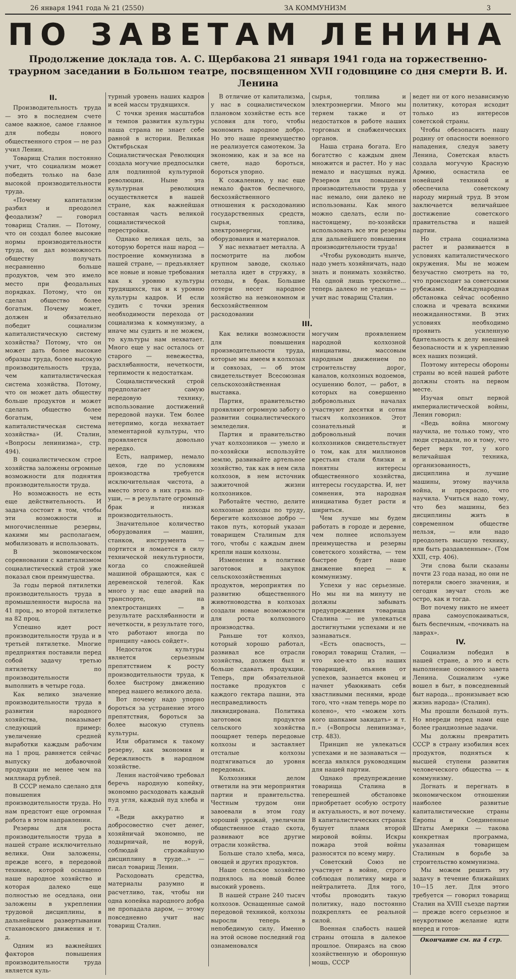26 января 1941 года № 21 (2550) ЗА КОММУНИЗМ 3
ПО ЗАВЕТАМ ЛЕНИНА
Продолжение доклада тов. А. С. Щербакова 21 января 1941 года на торжественно-траурном заседании в Большом театре, посвященном XVII годовщине со дня смерти В. И. Ленина
II.
Производительность труда — это в последнем счете самое важное, самое главное для победы нового общественного строя — не раз учил Ленин.
Товарищ Сталин постоянно учит, что социализм может победить только на базе высокой производительности труда.
«Почему капитализм разбил и преодолел феодализм? — говорил товарищ Сталин. — Потому, что он создал более высокие нормы производительности труда, он дал возможность обществу получать несравненно больше продуктов, чем это имело место при феодальных порядках. Потому, что он сделал общество более богатым. Почему может, должен и обязательно победит социализм капиталистическую систему хозяйства? Потому, что он может дать более высокие образцы труда, более высокую производительность труда, чем капиталистическая система хозяйства. Потому, что он может дать обществу больше продуктов и может сделать общество более богатым, чем капиталистическая система хозяйства» (И. Сталин, «Вопросы ленинизма», стр. 494).
В социалистическом строе хозяйства заложены огромные возможности для поднятия производительности труда.
Но возможность не есть еще действительность. И задача состоит в том, чтобы эти возможности и многочисленные резервы, какими мы располагаем, мобилизовать и использовать.
В экономическом соревновании с капитализмом социалистический строй уже показал свои преимущества.
За годы первой пятилетки производительность труда в промышленности выросла на 41 проц., во второй пятилетке на 82 проц.
Успешно идет рост производительности труда и в третьей пятилетке. Многие предприятия поставили перед собой задачу третью пятилетку по производительности выполнить в четыре года.
Как велико значение производительности труда в развитии народного хозяйства, показывает следующий пример: увеличение средней выработки каждым рабочим на 1 проц. равняется сейчас выпуску добавочной продукции не менее чем на миллиард рублей.
В СССР немало сделано для повышения производительности труда. Но нам предстоит еще огромная работа в этом направлении.
Резервы для роста производительности труда в нашей стране исключительно велики. Они заложены, прежде всего, в передовой технике, которой оснащено наше народное хозяйство и которая далеко еще полностью не оседлана, они заложены в укреплении трудовой дисциплины, в дальнейшем развертывании стахановского движения и т. д.
Одним из важнейших факторов повышения производительности труда является куль-
турный уровень наших кадров и всей массы трудящихся.
С точки зрения масштабов и темпов развития культуры наша страна не знает себе равной в истории. Великая Октябрьская Социалистическая Революция создала могучие предпосылки для подлинной культурной революции. Ныне эта культурная революция осуществляется в нашей стране, как важнейшая составная часть великой социалистической перестройки.
Однако великая цель, за которую борется наш народ — построение коммунизма в нашей стране, — предъявляет все новые и новые требования как к уровню культуры трудящихся, так и к уровню культуры кадров. И если судить с точки зрения необходимости перехода от социализма к коммунизму, а иначе мы судить и не можем, то культуры нам нехватает. Много еще у нас осталось от старого — невежества, расхлябанности, нечеткости, терпимости к недостаткам.
Социалистический строй предполагает самую передовую технику, использование достижений передовой науки. Тем более нетерпимо, когда нехватает элементарной культуры, что проявляется довольно нередко.
Есть, например, немало цехов, где по условиям производства требуется исключительная чистота, а вместо этого в них грязь по-уши, — в результате огромный брак и низкая производительность.
Значительное количество оборудования — машин, станков, инструмента — портится и ломается в силу технической некультурности, когда со сложнейшей машиной обращаются, как с деревенской телегой. Как много у нас еще аварий на транспорте, на электростанциях — в результате расхлябанности и нечеткости, в результате того, что работают иногда по принципу «авось сойдет».
Недостаток культуры является серьезным препятствием к росту производительности труда, к более быстрому движению вперед нашего великого дела.
Вот почему надо упорно бороться за устранение этого препятствия, бороться за более высокую ступень культуры.
Или обратимся к такому резерву, как экономия и бережливость в народном хозяйстве.
Ленин настойчиво требовал беречь народную копейку, экономно расходовать каждый пуд угля, каждый пуд хлеба и т. д.
«Веди аккуратно и добросовестно счет денег, хозяйничай экономно, не лодырничай, не воруй, соблюдай строжайшую дисциплину в труде...» — писал товарищ Ленин.
Расходовать средства, материалы разумно и расчетливо, так, чтобы ни одна копейка народного добра не пропадала даром, — этому повседневно учит нас товарищ Сталин.
В отличие от капитализма, у нас в социалистическом плановом хозяйстве есть все условия для того, чтобы экономить народное добро. Но это наше преимущество не реализуется самотеком. За экономию, как и за все на свете, надо бороться, бороться упорно.
К сожалению, у нас еще немало фактов беспечного, бесхозяйственного отношения к расходованию государственных средств, сырья, топлива, электроэнергии, оборудования и материалов.
У нас нехватает металла. А посмотрите на любом крупном заводе, сколько металла идет в стружку, в отходы, в брак. Большие потери несет народное хозяйство на неэкономном и бесхозяйственном расходовании
сырья, топлива и электроэнергии. Много мы теряем также и от недостатков в работе наших торговых и снабженческих органов.
Наша страна богата. Его богатство с каждым днем множится и растет. Но у нас немало и насущных нужд. Резервов для повышения производительности труда у нас немало, они далеко не использованы. Как много можно сделать, если по-настоящему, по-хозяйски использовать все эти резервы для дальнейшего повышения производительности труда!
«Чтобы руководить нынче, надо уметь хозяйничать, надо знать и понимать хозяйство. На одной лишь трескотне... теперь далеко не уедешь» — учит нас товарищ Сталин.
III.
Как велики возможности для повышения производительности труда, которые мы имеем в колхозах и совхозах, — об этом свидетельствует Всесоюзная сельскохозяйственная выставка.
Партия, правительство проявляют огромную заботу о развитии социалистического земледелия.
Партия и правительство учат колхозников — умело и по-хозяйски используйте землю, развивайте артельное хозяйство, так как в нем сила колхозов, в нем источник зажиточной жизни колхозников.
Работайте честно, делите колхозные доходы по труду, берегите колхозное добро — таков путь, который указан товарищем Сталиным для того, чтобы с каждым днем крепли наши колхозы.
Изменения в политике заготовок и закупок сельскохозяйственных продуктов, мероприятия по развитию общественного животноводства в колхозах создали новые возможности для роста колхозного производства.
Раньше тот колхоз, который хорошо работал, развивал все отрасли хозяйства, должен был и больше сдавать продукции. Теперь, при обязательной поставке продуктов с каждого гектара пашни, эта несправедливость ликвидирована. Политика заготовок продуктов сельского хозяйства поощряет теперь передовые колхозы и заставляет отсталые колхозы подтягиваться до уровня передовых.
Колхозники делом ответили на эти мероприятия партии и правительства. Честным трудом они завоевали в этом году хороший урожай, увеличили общественное стадо скота, развивают все другие отрасли хозяйства.
Больше стало хлеба, мяса, овощей и других продуктов.
Наше сельское хозяйство поднялось на новый более высокий уровень.
В нашей стране 240 тысяч колхозов. Оснащенные самой передовой техникой, колхозы выросли теперь в непобедимую силу. Именно на этой основе последний год ознаменовался
могучим проявлением народной колхозной инициативы, массовым народным движением по строительству дорог, каналов, колхозных водоемов, осушению болот, — работ, в которых на совершенно добровольных началах участвуют десятки и сотни тысяч колхозников. Этот сознательный и добровольный почин колхозников свидетельствует о том, как для миллионов крестьян стали близки и понятны интересы общественного хозяйства, интересы государства. И, нет сомнения, эта народная инициатива будет расти и шириться.
Чем лучше мы будем работать в городе и деревне, чем полнее используем преимущества и резервы советского хозяйства, — тем быстрее будет наше движение вперед — к коммунизму.
Успехи у нас серьезные. Но мы ни на минуту не должны забывать предупреждения товарища Сталина — не увлекаться достигнутыми успехами и не зазнаваться.
«Есть опасность, — говорил товарищ Сталин, — что кое-кто из наших товарищей, опьянев от успехов, зазнается вконец и начнет убаюкивать себя хвастливыми песнями, вроде того, что «нам теперь море по колено», что «можем хоть кого шапками закидать» и т. п.» («Вопросы ленинизма», стр. 483).
Принцип не увлекаться успехами и не зазнаваться — всегда являлся руководящим для нашей партии.
Однако предупреждение товарища Сталина в теперешней обстановке приобретает особую остроту и актуальность, и вот почему. В капиталистических странах бушует пламя второй мировой войны. Искры пожара этой войны разносятся по всему миру.
Советский Союз не участвует в войне, строго соблюдая политику мира и нейтралитета. Для того, чтобы проводить такую политику, надо постоянно подкреплять ее реальной силой.
Военная слабость нашей страны отошла в далекое прошлое. Опираясь на свою хозяйственную и оборонную мощь, СССР
ведет ни от кого независимую политику, которая исходит только из интересов советской страны.
Чтобы обезопасить нашу родину от опасности военного нападения, следуя завету Ленина, Советская власть создала могучую Красную Армию, оснастила ее новейшей техникой и обеспечила советскому народу мирный труд. В этом заключается величайшее достижение советского правительства и нашей партии.
Но страна социализма растет и развивается в условиях капиталистического окружения. Мы не можем безучастно смотреть на то, что происходит за советскими рубежами. Международная обстановка сейчас особенно сложна и чревата всякими неожиданностями. В этих условиях необходимо проявить усиленную бдительность к делу внешней безопасности и к укреплению всех наших позиций.
Поэтому интересы обороны страны во всей нашей работе должны стоять на первом месте.
Изучая опыт первой империалистической войны, Ленин говорил:
«Ведь война многому научила, не только тому, что люди страдали, но и тому, что берет верх тот, у кого величайшая техника, организованность, дисциплина и лучшие машины, этому научила война, и прекрасно, что научила. Учиться надо тому, что без машины, без дисциплины жить в современном обществе нельзя, — или надо преодолеть высшую технику, или быть раздавленным». (Том XXII, стр. 406).
Эти слова были сказаны почти 23 года назад, но они не потеряли своего значения, и сегодня звучат столь же остро, как и тогда.
Вот почему никто не имеет права самоуспокаиваться, быть беспечным, «почивать на лаврах».
IV.
Социализм победил в нашей стране, а это и есть выполнение основного завета Ленина. Социализм «уже вошел в быт, в повседневный быт народа... пронизывает всю жизнь народа» (Сталин).
Мы прошли большой путь. Но впереди перед нами еще более грандиозные задачи.
Мы должны превратить СССР в страну изобилия всех продуктов, подняться к высшей ступени развития человеческого общества — к коммунизму.
Догнать и перегнать в экономическом отношении наиболее развитые капиталистические страны Европы и Соединенные Штаты Америки — такова конкретная программа, указанная товарищем Сталиным в борьбе за строительство коммунизма.
Мы можем решить эту задачу в течение ближайших 10—15 лет. Для этого требуется — говорил товарищ Сталин на XVIII съезде партии — прежде всего серьезное и неукротимое желание идти вперед и готов-
Окончание см. на 4 стр.